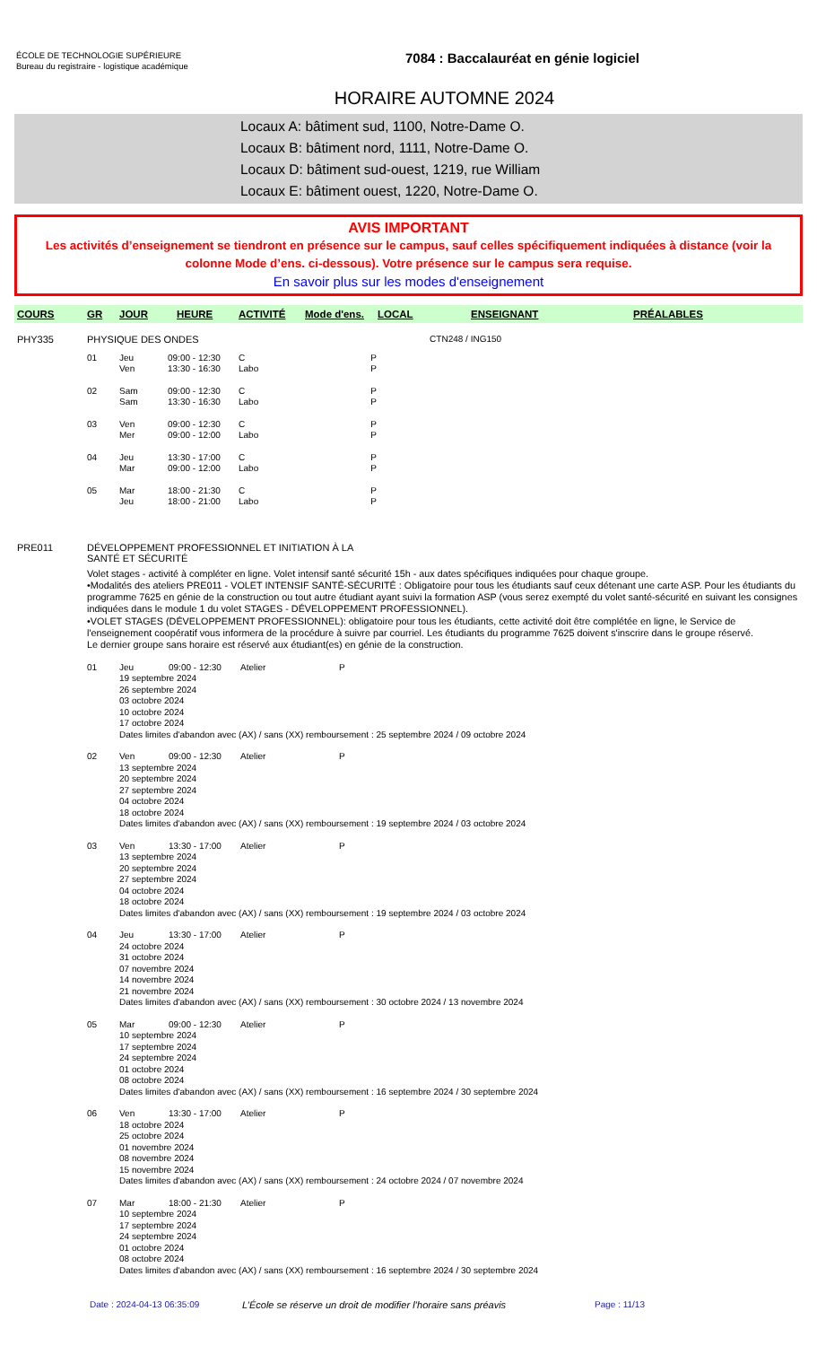ÉCOLE DE TECHNOLOGIE SUPÉRIEURE
Bureau du registraire - logistique académique
7084 : Baccalauréat en génie logiciel
HORAIRE AUTOMNE 2024
Locaux A: bâtiment sud, 1100, Notre-Dame O.
Locaux B: bâtiment nord, 1111, Notre-Dame O.
Locaux D: bâtiment sud-ouest, 1219, rue William
Locaux E: bâtiment ouest, 1220, Notre-Dame O.
AVIS IMPORTANT
Les activités d’enseignement se tiendront en présence sur le campus, sauf celles spécifiquement indiquées à distance (voir la colonne Mode d’ens. ci-dessous). Votre présence sur le campus sera requise.
En savoir plus sur les modes d'enseignement
| COURS | GR | JOUR | HEURE | ACTIVITÉ | Mode d'ens. | LOCAL | ENSEIGNANT | PRÉALABLES |
| --- | --- | --- | --- | --- | --- | --- | --- | --- |
| PHY335 | PHYSIQUE DES ONDES | | | | | | CTN248 / ING150 |
| | 01 | Jeu Ven | 09:00 - 12:30 13:30 - 16:30 | C Labo | P P | | |
| | 02 | Sam Sam | 09:00 - 12:30 13:30 - 16:30 | C Labo | P P | | |
| | 03 | Ven Mer | 09:00 - 12:30 09:00 - 12:00 | C Labo | P P | | |
| | 04 | Jeu Mar | 13:30 - 17:00 09:00 - 12:00 | C Labo | P P | | |
| | 05 | Mar Jeu | 18:00 - 21:30 18:00 - 21:00 | C Labo | P P | | |
| PRE011 | DÉVELOPPEMENT PROFESSIONNEL ET INITIATION À LA SANTÉ ET SÉCURITÉ Volet stages - activité à compléter en ligne. Volet intensif santé sécurité 15h - aux dates spécifiques indiquées pour chaque groupe. •Modalités des ateliers PRE011 - VOLET INTENSIF SANTÉ-SÉCURITÉ : Obligatoire pour tous les étudiants sauf ceux détenant une carte ASP. Pour les étudiants du programme 7625 en génie de la construction ou tout autre étudiant ayant suivi la formation ASP (vous serez exempté du volet santé-sécurité en suivant les consignes indiquées dans le module 1 du volet STAGES - DÉVELOPPEMENT PROFESSIONNEL). •VOLET STAGES (DÉVELOPPEMENT PROFESSIONNEL): obligatoire pour tous les étudiants, cette activité doit être complétée en ligne, le Service de l'enseignement coopératif vous informera de la procédure à suivre par courriel. Les étudiants du programme 7625 doivent s'inscrire dans le groupe réservé. Le dernier groupe sans horaire est réservé aux étudiant(es) en génie de la construction. | | | | | | |
| | 01 | Jeu 09:00 - 12:30 Atelier P 19 septembre 2024 26 septembre 2024 03 octobre 2024 10 octobre 2024 17 octobre 2024 Dates limites d'abandon avec (AX) / sans (XX) remboursement : 25 septembre 2024 / 09 octobre 2024 | | | | | |
| | 02 | Ven 09:00 - 12:30 Atelier P 13 septembre 2024 20 septembre 2024 27 septembre 2024 04 octobre 2024 18 octobre 2024 Dates limites d'abandon avec (AX) / sans (XX) remboursement : 19 septembre 2024 / 03 octobre 2024 | | | | | |
| | 03 | Ven 13:30 - 17:00 Atelier P 13 septembre 2024 20 septembre 2024 27 septembre 2024 04 octobre 2024 18 octobre 2024 Dates limites d'abandon avec (AX) / sans (XX) remboursement : 19 septembre 2024 / 03 octobre 2024 | | | | | |
| | 04 | Jeu 13:30 - 17:00 Atelier P 24 octobre 2024 31 octobre 2024 07 novembre 2024 14 novembre 2024 21 novembre 2024 Dates limites d'abandon avec (AX) / sans (XX) remboursement : 30 octobre 2024 / 13 novembre 2024 | | | | | |
| | 05 | Mar 09:00 - 12:30 Atelier P 10 septembre 2024 17 septembre 2024 24 septembre 2024 01 octobre 2024 08 octobre 2024 Dates limites d'abandon avec (AX) / sans (XX) remboursement : 16 septembre 2024 / 30 septembre 2024 | | | | | |
| | 06 | Ven 13:30 - 17:00 Atelier P 18 octobre 2024 25 octobre 2024 01 novembre 2024 08 novembre 2024 15 novembre 2024 Dates limites d'abandon avec (AX) / sans (XX) remboursement : 24 octobre 2024 / 07 novembre 2024 | | | | | |
| | 07 | Mar 18:00 - 21:30 Atelier P 10 septembre 2024 17 septembre 2024 24 septembre 2024 01 octobre 2024 08 octobre 2024 Dates limites d'abandon avec (AX) / sans (XX) remboursement : 16 septembre 2024 / 30 septembre 2024 | | | | | |
Date : 2024-04-13 06:35:09 L’École se réserve un droit de modifier l’horaire sans préavis Page : 11/13